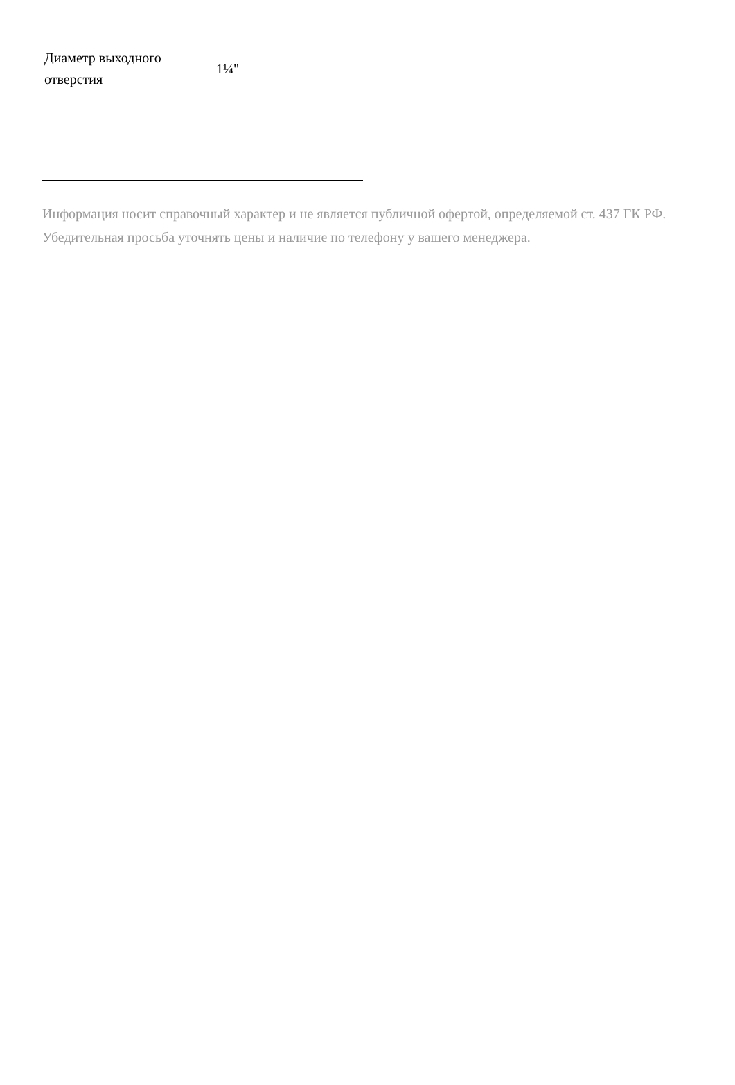| Диаметр выходного отверстия | 1¼" |
Информация носит справочный характер и не является публичной офертой, определяемой ст. 437 ГК РФ. Убедительная просьба уточнять цены и наличие по телефону у вашего менеджера.